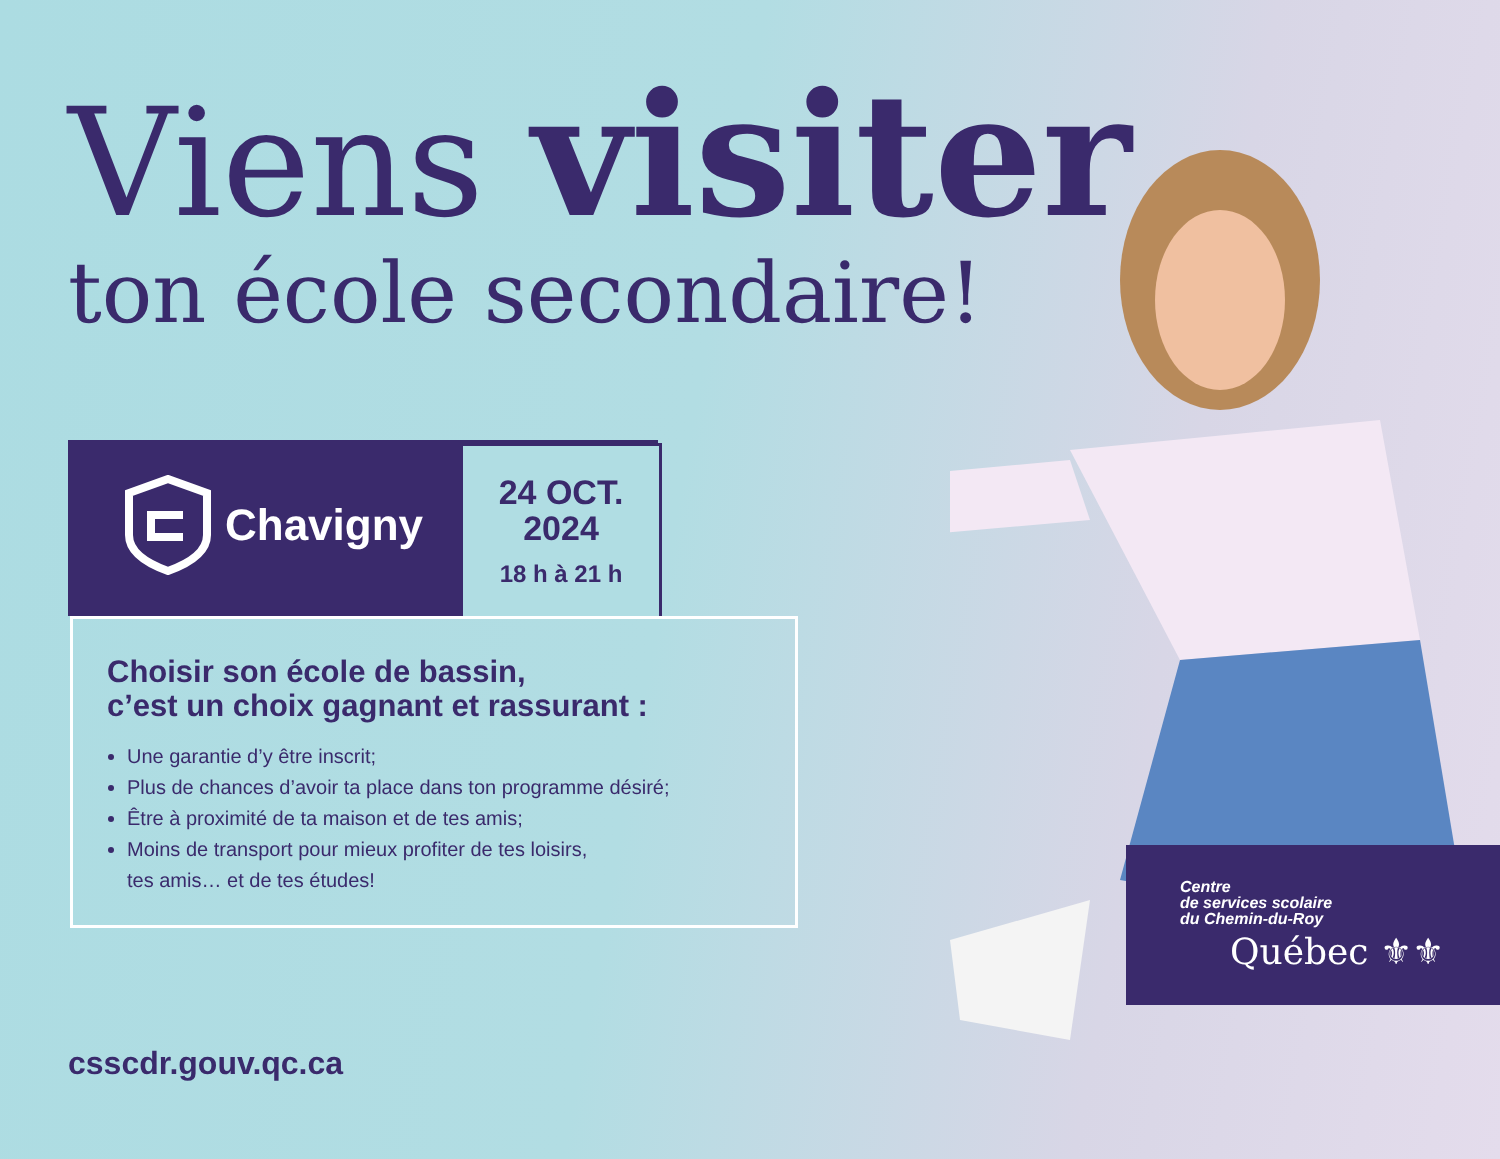Viens visiter
ton école secondaire!
Chavigny
24 OCT.
2024
18 h à 21 h
Choisir son école de bassin,
c’est un choix gagnant et rassurant :
Une garantie d’y être inscrit;
Plus de chances d’avoir ta place dans ton programme désiré;
Être à proximité de ta maison et de tes amis;
Moins de transport pour mieux profiter de tes loisirs,
tes amis… et de tes études!
csscdr.gouv.qc.ca
Centre
de services scolaire
du Chemin-du-Roy
Québec ⚜⚜